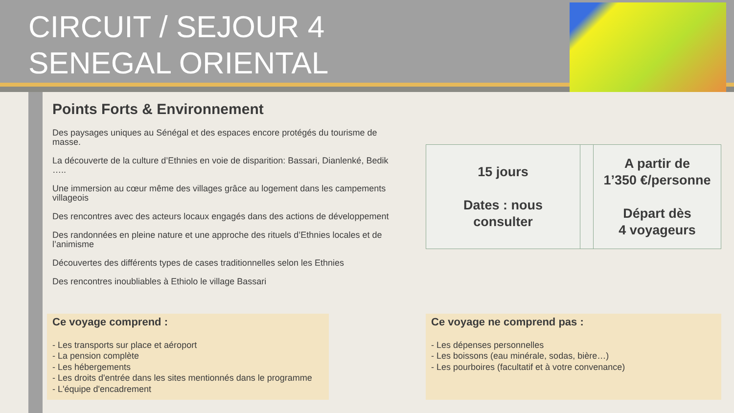CIRCUIT / SEJOUR 4
SENEGAL ORIENTAL
Points Forts & Environnement
Des paysages uniques au Sénégal et des espaces encore protégés du tourisme de masse.
La découverte de la culture d’Ethnies en voie de disparition: Bassari, Dianlenké, Bedik …..
Une immersion au cœur même des villages grâce au logement dans les campements villageois
Des rencontres avec des acteurs locaux engagés dans des actions de développement
Des randonnées en pleine nature et une approche des rituels d’Ethnies locales et de l’animisme
Découvertes des différents types de cases traditionnelles selon les Ethnies
Des rencontres inoubliables à Ethiolo le village Bassari
| 15 jours Dates : nous consulter | | A partir de 1’350 €/personne Départ dès 4 voyageurs |
Ce voyage comprend :
- Les transports sur place et aéroport
- La pension complète
- Les hébergements
- Les droits d'entrée dans les sites mentionnés dans le programme
- L'équipe d'encadrement
Ce voyage ne comprend pas :
- Les dépenses personnelles
- Les boissons (eau minérale, sodas, bière…)
- Les pourboires (facultatif et à votre convenance)